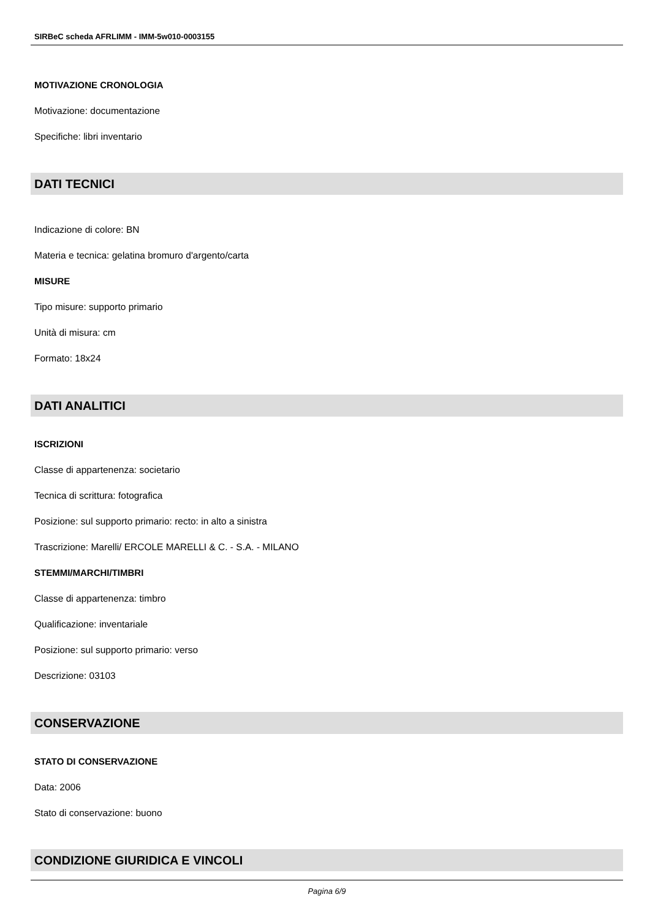SIRBeC scheda AFRLIMM - IMM-5w010-0003155
MOTIVAZIONE CRONOLOGIA
Motivazione: documentazione
Specifiche: libri inventario
DATI TECNICI
Indicazione di colore: BN
Materia e tecnica: gelatina bromuro d'argento/carta
MISURE
Tipo misure: supporto primario
Unità di misura: cm
Formato: 18x24
DATI ANALITICI
ISCRIZIONI
Classe di appartenenza: societario
Tecnica di scrittura: fotografica
Posizione: sul supporto primario: recto: in alto a sinistra
Trascrizione: Marelli/ ERCOLE MARELLI & C. - S.A. - MILANO
STEMMI/MARCHI/TIMBRI
Classe di appartenenza: timbro
Qualificazione: inventariale
Posizione: sul supporto primario: verso
Descrizione: 03103
CONSERVAZIONE
STATO DI CONSERVAZIONE
Data: 2006
Stato di conservazione: buono
CONDIZIONE GIURIDICA E VINCOLI
Pagina 6/9